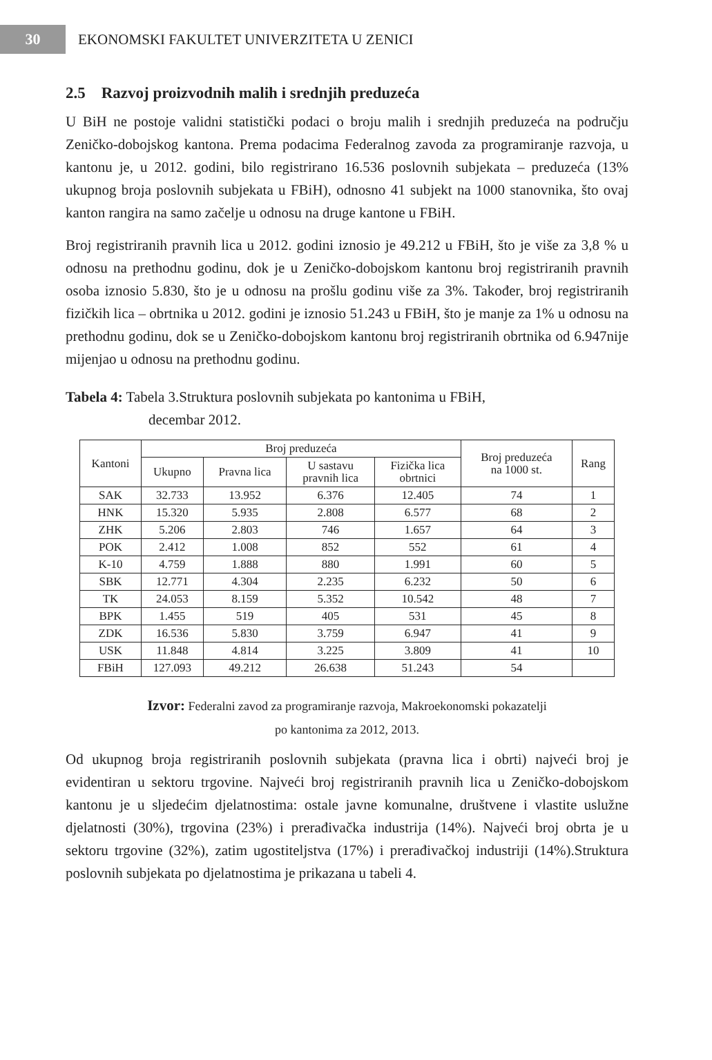30
EKONOMSKI FAKULTET UNIVERZITETA U ZENICI
2.5 Razvoj proizvodnih malih i srednjih preduzeća
U BiH ne postoje validni statistički podaci o broju malih i srednjih preduzeća na području Zeničko-dobojskog kantona. Prema podacima Federalnog zavoda za programiranje razvoja, u kantonu je, u 2012. godini, bilo registrirano 16.536 poslovnih subjekata – preduzeća (13% ukupnog broja poslovnih subjekata u FBiH), odnosno 41 subjekt na 1000 stanovnika, što ovaj kanton rangira na samo začelje u odnosu na druge kantone u FBiH.
Broj registriranih pravnih lica u 2012. godini iznosio je 49.212 u FBiH, što je više za 3,8 % u odnosu na prethodnu godinu, dok je u Zeničko-dobojskom kantonu broj registriranih pravnih osoba iznosio 5.830, što je u odnosu na prošlu godinu više za 3%. Također, broj registriranih fizičkih lica – obrtnika u 2012. godini je iznosio 51.243 u FBiH, što je manje za 1% u odnosu na prethodnu godinu, dok se u Zeničko-dobojskom kantonu broj registriranih obrtnika od 6.947nije mijenjao u odnosu na prethodnu godinu.
Tabela 4: Tabela 3.Struktura poslovnih subjekata po kantonima u FBiH,
decembar 2012.
| Kantoni | Broj preduzeća | | | | Broj preduzeća na 1000 st. | Rang |
| --- | --- | --- | --- | --- | --- | --- |
| | Ukupno | Pravna lica | U sastavu pravnih lica | Fizička lica obrtnici | | |
| SAK | 32.733 | 13.952 | 6.376 | 12.405 | 74 | 1 |
| HNK | 15.320 | 5.935 | 2.808 | 6.577 | 68 | 2 |
| ZHK | 5.206 | 2.803 | 746 | 1.657 | 64 | 3 |
| POK | 2.412 | 1.008 | 852 | 552 | 61 | 4 |
| K-10 | 4.759 | 1.888 | 880 | 1.991 | 60 | 5 |
| SBK | 12.771 | 4.304 | 2.235 | 6.232 | 50 | 6 |
| TK | 24.053 | 8.159 | 5.352 | 10.542 | 48 | 7 |
| BPK | 1.455 | 519 | 405 | 531 | 45 | 8 |
| ZDK | 16.536 | 5.830 | 3.759 | 6.947 | 41 | 9 |
| USK | 11.848 | 4.814 | 3.225 | 3.809 | 41 | 10 |
| FBiH | 127.093 | 49.212 | 26.638 | 51.243 | 54 | |
Izvor: Federalni zavod za programiranje razvoja, Makroekonomski pokazatelji
po kantonima za 2012, 2013.
Od ukupnog broja registriranih poslovnih subjekata (pravna lica i obrti) najveći broj je evidentiran u sektoru trgovine. Najveći broj registriranih pravnih lica u Zeničko-dobojskom kantonu je u sljedećim djelatnostima: ostale javne komunalne, društvene i vlastite uslužne djelatnosti (30%), trgovina (23%) i prerađivačka industrija (14%). Najveći broj obrta je u sektoru trgovine (32%), zatim ugostiteljstva (17%) i prerađivačkoj industriji (14%).Struktura poslovnih subjekata po djelatnostima je prikazana u tabeli 4.